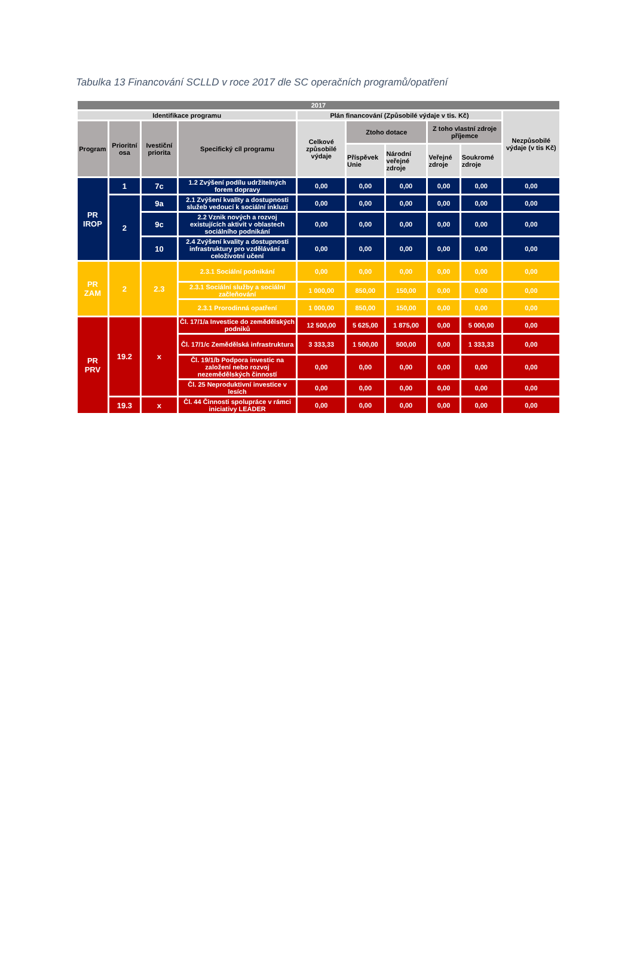Tabulka 13 Financování SCLLD v roce 2017 dle SC operačních programů/opatření
| 2017 | | | | | | | | | |
| --- | --- | --- | --- | --- | --- | --- | --- | --- | --- |
| Identifikace programu | | | | Plán financování (Způsobilé výdaje v tis. Kč) | | | | | Nezpůsobilé výdaje (v tis Kč) |
| Program | Prioritní osa | Ivestiční priorita | Specifický cíl programu | Celkové způsobilé výdaje | Ztoho dotace | | Z toho vlastní zdroje příjemce | | |
| | | | | | Příspěvek Unie | Národní veřejné zdroje | Veřejné zdroje | Soukromé zdroje | |
| PR IROP | 1 | 7c | 1.2 Zvýšení podílu udržitelných forem dopravy | 0,00 | 0,00 | 0,00 | 0,00 | 0,00 | 0,00 |
| | 2 | 9a | 2.1 Zvýšení kvality a dostupnosti služeb vedoucí k sociální inkluzi | 0,00 | 0,00 | 0,00 | 0,00 | 0,00 | 0,00 |
| | | 9c | 2.2 Vznik nových a rozvoj existujících aktivit v oblastech sociálního podnikání | 0,00 | 0,00 | 0,00 | 0,00 | 0,00 | 0,00 |
| | | 10 | 2.4 Zvýšení kvality a dostupnosti infrastruktury pro vzdělávání a celoživotní učení | 0,00 | 0,00 | 0,00 | 0,00 | 0,00 | 0,00 |
| PR ZAM | 2 | 2.3 | 2.3.1 Sociální podnikání | 0,00 | 0,00 | 0,00 | 0,00 | 0,00 | 0,00 |
| | | | 2.3.1 Sociální služby a sociální začleňování | 1 000,00 | 850,00 | 150,00 | 0,00 | 0,00 | 0,00 |
| | | | 2.3.1 Prorodinná opatření | 1 000,00 | 850,00 | 150,00 | 0,00 | 0,00 | 0,00 |
| PR PRV | 19.2 | x | Čl. 17/1/a Investice do zemědělských podniků | 12 500,00 | 5 625,00 | 1 875,00 | 0,00 | 5 000,00 | 0,00 |
| | | | Čl. 17/1/c Zemědělská infrastruktura | 3 333,33 | 1 500,00 | 500,00 | 0,00 | 1 333,33 | 0,00 |
| | | | Čl. 19/1/b Podpora investic na založení nebo rozvoj nezemědělských činností | 0,00 | 0,00 | 0,00 | 0,00 | 0,00 | 0,00 |
| | | | Čl. 25 Neproduktivní investice v lesích | 0,00 | 0,00 | 0,00 | 0,00 | 0,00 | 0,00 |
| | 19.3 | x | Čl. 44 Činnosti spolupráce v rámci iniciativy LEADER | 0,00 | 0,00 | 0,00 | 0,00 | 0,00 | 0,00 |